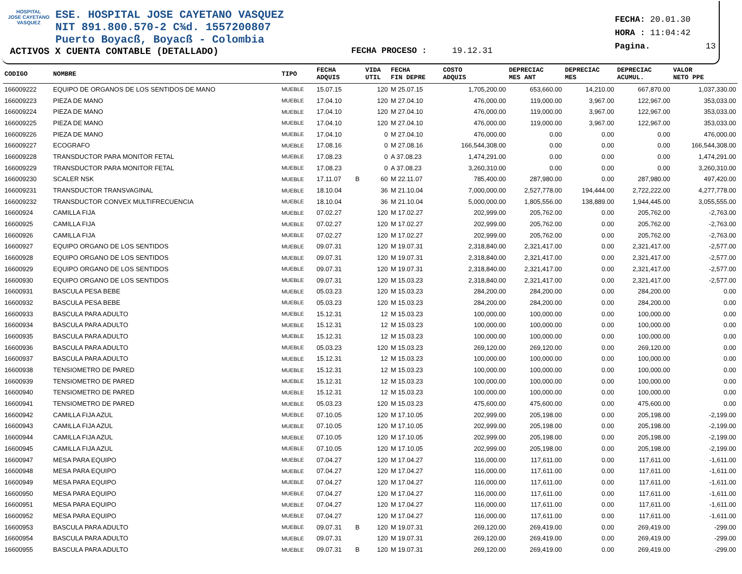HOSPITAL
JOSE CAYETANO
VASQUEZ
ESE. HOSPITAL JOSE CAYETANO VASQUEZ
NIT 891.800.570-2 C¾d. 1557200807
Puerto Boyacß, Boyacß - Colombia
FECHA: 20.01.30
HORA : 11:04:42
Pagina. 13
ACTIVOS X CUENTA CONTABLE (DETALLADO) FECHA PROCESO : 19.12.31
| CODIGO | NOMBRE | TIPO | FECHA ADQUIS | | VIDA UTIL | FECHA FIN DEPRE | COSTO ADQUIS | DEPRECIAC MES ANT | DEPRECIAC MES | DEPRECIAC ACUMUL. | VALOR NETO PPE |
| --- | --- | --- | --- | --- | --- | --- | --- | --- | --- | --- | --- |
| 166009222 | EQUIPO DE ORGANOS DE LOS SENTIDOS DE MANO | MUEBLE | 15.07.15 | | 120 | M 25.07.15 | 1,705,200.00 | 653,660.00 | 14,210.00 | 667,870.00 | 1,037,330.00 |
| 166009223 | PIEZA DE MANO | MUEBLE | 17.04.10 | | 120 | M 27.04.10 | 476,000.00 | 119,000.00 | 3,967.00 | 122,967.00 | 353,033.00 |
| 166009224 | PIEZA DE MANO | MUEBLE | 17.04.10 | | 120 | M 27.04.10 | 476,000.00 | 119,000.00 | 3,967.00 | 122,967.00 | 353,033.00 |
| 166009225 | PIEZA DE MANO | MUEBLE | 17.04.10 | | 120 | M 27.04.10 | 476,000.00 | 119,000.00 | 3,967.00 | 122,967.00 | 353,033.00 |
| 166009226 | PIEZA DE MANO | MUEBLE | 17.04.10 | | 0 | M 27.04.10 | 476,000.00 | 0.00 | 0.00 | 0.00 | 476,000.00 |
| 166009227 | ECOGRAFO | MUEBLE | 17.08.16 | | 0 | M 27.08.16 | 166,544,308.00 | 0.00 | 0.00 | 0.00 | 166,544,308.00 |
| 166009228 | TRANSDUCTOR PARA MONITOR FETAL | MUEBLE | 17.08.23 | | 0 | A 37.08.23 | 1,474,291.00 | 0.00 | 0.00 | 0.00 | 1,474,291.00 |
| 166009229 | TRANSDUCTOR PARA MONITOR FETAL | MUEBLE | 17.08.23 | | 0 | A 37.08.23 | 3,260,310.00 | 0.00 | 0.00 | 0.00 | 3,260,310.00 |
| 166009230 | SCALER NSK | MUEBLE | 17.11.07 | B | 60 | M 22.11.07 | 785,400.00 | 287,980.00 | 0.00 | 287,980.00 | 497,420.00 |
| 166009231 | TRANSDUCTOR TRANSVAGINAL | MUEBLE | 18.10.04 | | 36 | M 21.10.04 | 7,000,000.00 | 2,527,778.00 | 194,444.00 | 2,722,222.00 | 4,277,778.00 |
| 166009232 | TRANSDUCTOR CONVEX MULTIFRECUENCIA | MUEBLE | 18.10.04 | | 36 | M 21.10.04 | 5,000,000.00 | 1,805,556.00 | 138,889.00 | 1,944,445.00 | 3,055,555.00 |
| 16600924 | CAMILLA FIJA | MUEBLE | 07.02.27 | | 120 | M 17.02.27 | 202,999.00 | 205,762.00 | 0.00 | 205,762.00 | -2,763.00 |
| 16600925 | CAMILLA FIJA | MUEBLE | 07.02.27 | | 120 | M 17.02.27 | 202,999.00 | 205,762.00 | 0.00 | 205,762.00 | -2,763.00 |
| 16600926 | CAMILLA FIJA | MUEBLE | 07.02.27 | | 120 | M 17.02.27 | 202,999.00 | 205,762.00 | 0.00 | 205,762.00 | -2,763.00 |
| 16600927 | EQUIPO ORGANO DE LOS SENTIDOS | MUEBLE | 09.07.31 | | 120 | M 19.07.31 | 2,318,840.00 | 2,321,417.00 | 0.00 | 2,321,417.00 | -2,577.00 |
| 16600928 | EQUIPO ORGANO DE LOS SENTIDOS | MUEBLE | 09.07.31 | | 120 | M 19.07.31 | 2,318,840.00 | 2,321,417.00 | 0.00 | 2,321,417.00 | -2,577.00 |
| 16600929 | EQUIPO ORGANO DE LOS SENTIDOS | MUEBLE | 09.07.31 | | 120 | M 19.07.31 | 2,318,840.00 | 2,321,417.00 | 0.00 | 2,321,417.00 | -2,577.00 |
| 16600930 | EQUIPO ORGANO DE LOS SENTIDOS | MUEBLE | 09.07.31 | | 120 | M 15.03.23 | 2,318,840.00 | 2,321,417.00 | 0.00 | 2,321,417.00 | -2,577.00 |
| 16600931 | BASCULA PESA BEBE | MUEBLE | 05.03.23 | | 120 | M 15.03.23 | 284,200.00 | 284,200.00 | 0.00 | 284,200.00 | 0.00 |
| 16600932 | BASCULA PESA BEBE | MUEBLE | 05.03.23 | | 120 | M 15.03.23 | 284,200.00 | 284,200.00 | 0.00 | 284,200.00 | 0.00 |
| 16600933 | BASCULA PARA ADULTO | MUEBLE | 15.12.31 | | 12 | M 15.03.23 | 100,000.00 | 100,000.00 | 0.00 | 100,000.00 | 0.00 |
| 16600934 | BASCULA PARA ADULTO | MUEBLE | 15.12.31 | | 12 | M 15.03.23 | 100,000.00 | 100,000.00 | 0.00 | 100,000.00 | 0.00 |
| 16600935 | BASCULA PARA ADULTO | MUEBLE | 15.12.31 | | 12 | M 15.03.23 | 100,000.00 | 100,000.00 | 0.00 | 100,000.00 | 0.00 |
| 16600936 | BASCULA PARA ADULTO | MUEBLE | 05.03.23 | | 120 | M 15.03.23 | 269,120.00 | 269,120.00 | 0.00 | 269,120.00 | 0.00 |
| 16600937 | BASCULA PARA ADULTO | MUEBLE | 15.12.31 | | 12 | M 15.03.23 | 100,000.00 | 100,000.00 | 0.00 | 100,000.00 | 0.00 |
| 16600938 | TENSIOMETRO DE PARED | MUEBLE | 15.12.31 | | 12 | M 15.03.23 | 100,000.00 | 100,000.00 | 0.00 | 100,000.00 | 0.00 |
| 16600939 | TENSIOMETRO DE PARED | MUEBLE | 15.12.31 | | 12 | M 15.03.23 | 100,000.00 | 100,000.00 | 0.00 | 100,000.00 | 0.00 |
| 16600940 | TENSIOMETRO DE PARED | MUEBLE | 15.12.31 | | 12 | M 15.03.23 | 100,000.00 | 100,000.00 | 0.00 | 100,000.00 | 0.00 |
| 16600941 | TENSIOMETRO DE PARED | MUEBLE | 05.03.23 | | 120 | M 15.03.23 | 475,600.00 | 475,600.00 | 0.00 | 475,600.00 | 0.00 |
| 16600942 | CAMILLA FIJA AZUL | MUEBLE | 07.10.05 | | 120 | M 17.10.05 | 202,999.00 | 205,198.00 | 0.00 | 205,198.00 | -2,199.00 |
| 16600943 | CAMILLA FIJA AZUL | MUEBLE | 07.10.05 | | 120 | M 17.10.05 | 202,999.00 | 205,198.00 | 0.00 | 205,198.00 | -2,199.00 |
| 16600944 | CAMILLA FIJA AZUL | MUEBLE | 07.10.05 | | 120 | M 17.10.05 | 202,999.00 | 205,198.00 | 0.00 | 205,198.00 | -2,199.00 |
| 16600945 | CAMILLA FIJA AZUL | MUEBLE | 07.10.05 | | 120 | M 17.10.05 | 202,999.00 | 205,198.00 | 0.00 | 205,198.00 | -2,199.00 |
| 16600947 | MESA PARA EQUIPO | MUEBLE | 07.04.27 | | 120 | M 17.04.27 | 116,000.00 | 117,611.00 | 0.00 | 117,611.00 | -1,611.00 |
| 16600948 | MESA PARA EQUIPO | MUEBLE | 07.04.27 | | 120 | M 17.04.27 | 116,000.00 | 117,611.00 | 0.00 | 117,611.00 | -1,611.00 |
| 16600949 | MESA PARA EQUIPO | MUEBLE | 07.04.27 | | 120 | M 17.04.27 | 116,000.00 | 117,611.00 | 0.00 | 117,611.00 | -1,611.00 |
| 16600950 | MESA PARA EQUIPO | MUEBLE | 07.04.27 | | 120 | M 17.04.27 | 116,000.00 | 117,611.00 | 0.00 | 117,611.00 | -1,611.00 |
| 16600951 | MESA PARA EQUIPO | MUEBLE | 07.04.27 | | 120 | M 17.04.27 | 116,000.00 | 117,611.00 | 0.00 | 117,611.00 | -1,611.00 |
| 16600952 | MESA PARA EQUIPO | MUEBLE | 07.04.27 | | 120 | M 17.04.27 | 116,000.00 | 117,611.00 | 0.00 | 117,611.00 | -1,611.00 |
| 16600953 | BASCULA PARA ADULTO | MUEBLE | 09.07.31 | B | 120 | M 19.07.31 | 269,120.00 | 269,419.00 | 0.00 | 269,419.00 | -299.00 |
| 16600954 | BASCULA PARA ADULTO | MUEBLE | 09.07.31 | | 120 | M 19.07.31 | 269,120.00 | 269,419.00 | 0.00 | 269,419.00 | -299.00 |
| 16600955 | BASCULA PARA ADULTO | MUEBLE | 09.07.31 | B | 120 | M 19.07.31 | 269,120.00 | 269,419.00 | 0.00 | 269,419.00 | -299.00 |